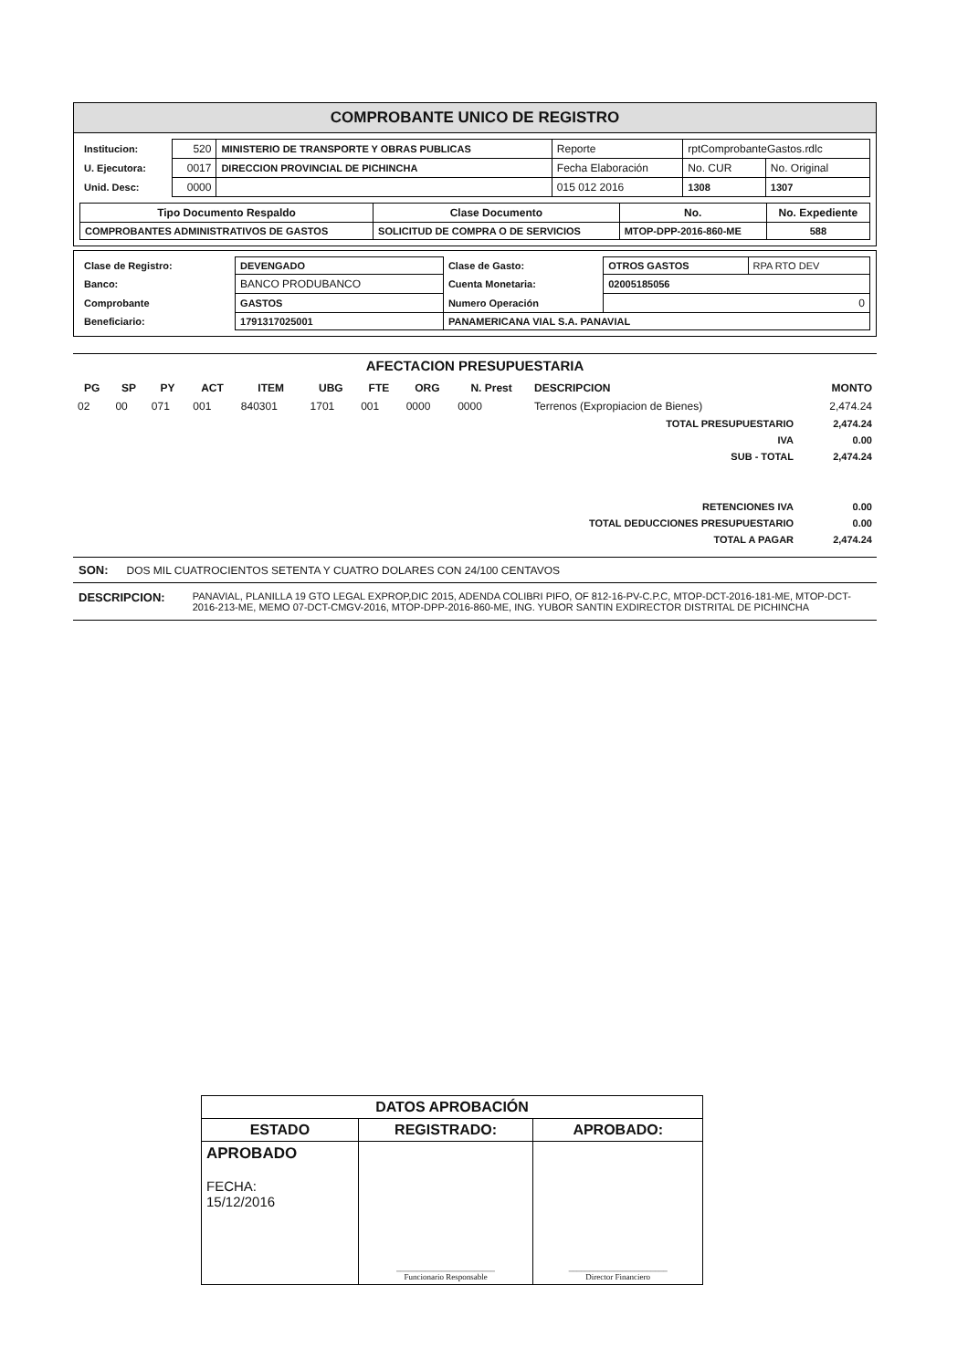COMPROBANTE UNICO DE REGISTRO
| Institucion: | 520 | MINISTERIO DE TRANSPORTE Y OBRAS PUBLICAS | Reporte | rptComprobanteGastos.rdlc | |
| U. Ejecutora: | 0017 | DIRECCION PROVINCIAL DE PICHINCHA | Fecha Elaboración | No. CUR | No. Original |
| Unid. Desc: | 0000 | | 015 012 2016 | 1308 | 1307 |
| Tipo Documento Respaldo | Clase Documento | No. | No. Expediente |
| --- | --- | --- | --- |
| COMPROBANTES ADMINISTRATIVOS DE GASTOS | SOLICITUD DE COMPRA O DE SERVICIOS | MTOP-DPP-2016-860-ME | 588 |
| Clase de Registro: | DEVENGADO | Clase de Gasto: | OTROS GASTOS | RPA RTO DEV |
| Banco: | BANCO PRODUBANCO | Cuenta Monetaria: | 02005185056 | |
| Comprobante | GASTOS | Numero Operación | 0 | |
| Beneficiario: | 1791317025001 | PANAMERICANA VIAL S.A. PANAVIAL | | |
AFECTACION PRESUPUESTARIA
| PG | SP | PY | ACT | ITEM | UBG | FTE | ORG | N. Prest | DESCRIPCION | MONTO |
| --- | --- | --- | --- | --- | --- | --- | --- | --- | --- | --- |
| 02 | 00 | 071 | 001 | 840301 | 1701 | 001 | 0000 | 0000 | Terrenos (Expropiacion de Bienes) | 2,474.24 |
| TOTAL PRESUPUESTARIO | | | | | | | | | | 2,474.24 |
| IVA | | | | | | | | | | 0.00 |
| SUB - TOTAL | | | | | | | | | | 2,474.24 |
| RETENCIONES IVA | | | | | | | | | | 0.00 |
| TOTAL DEDUCCIONES PRESUPUESTARIO | | | | | | | | | | 0.00 |
| TOTAL A PAGAR | | | | | | | | | | 2,474.24 |
SON: DOS MIL CUATROCIENTOS SETENTA Y CUATRO DOLARES CON 24/100 CENTAVOS
DESCRIPCION: PANAVIAL, PLANILLA 19 GTO LEGAL EXPROP,DIC 2015, ADENDA COLIBRI PIFO, OF 812-16-PV-C.P.C, MTOP-DCT-2016-181-ME, MTOP-DCT-2016-213-ME, MEMO 07-DCT-CMGV-2016, MTOP-DPP-2016-860-ME, ING. YUBOR SANTIN EXDIRECTOR DISTRITAL DE PICHINCHA
| DATOS APROBACIÓN | | |
| --- | --- | --- |
| ESTADO | REGISTRADO: | APROBADO: |
| APROBADO FECHA: 15/12/2016 | ________________________ Funcionario Responsable | ________________________ Director Financiero |